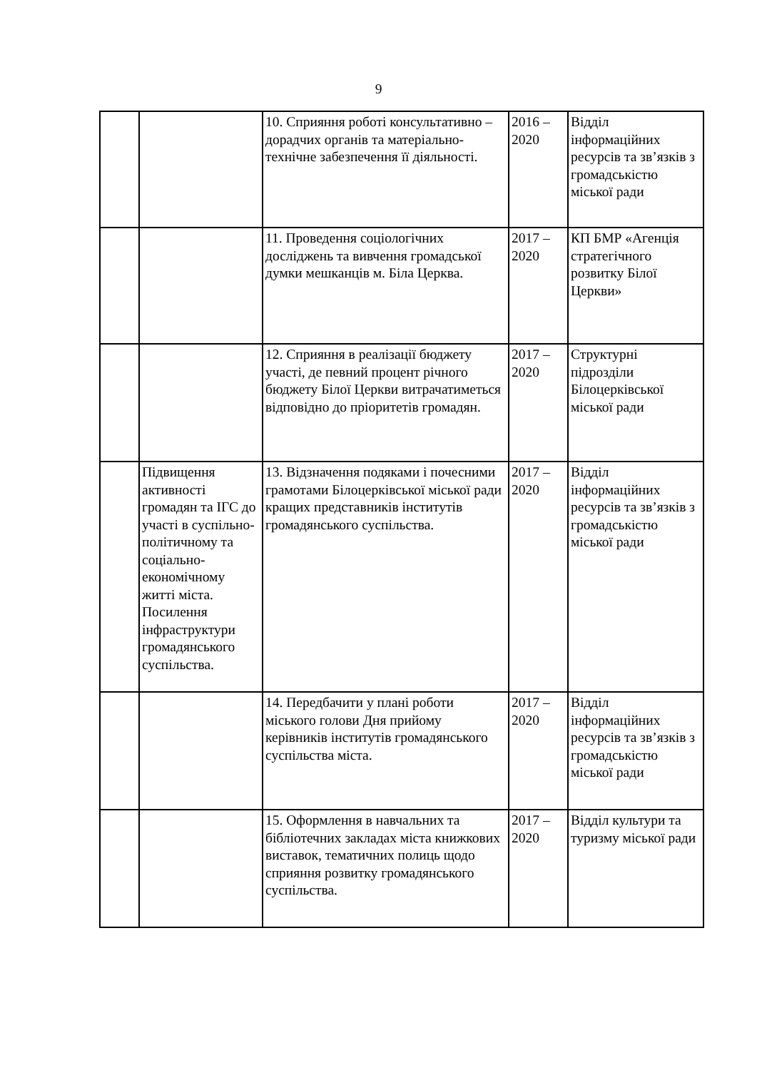9
| | | 10. Сприяння роботі консультативно – дорадчих органів та матеріально-технічне забезпечення її діяльності. | 2016 – 2020 | Відділ інформаційних ресурсів та зв’язків з громадськістю міської ради |
| | | 11. Проведення соціологічних досліджень та вивчення громадської думки мешканців м. Біла Церква. | 2017 – 2020 | КП БМР «Агенція стратегічного розвитку Білої Церкви» |
| | | 12. Сприяння в реалізації бюджету участі, де певний процент річного бюджету Білої Церкви витрачатиметься відповідно до пріоритетів громадян. | 2017 – 2020 | Структурні підрозділи Білоцерківської міської ради |
| | Підвищення активності громадян та ІГС до участі в суспільно-політичному та соціально-економічному житті міста. Посилення інфраструктури громадянського суспільства. | 13. Відзначення подяками і почесними грамотами Білоцерківської міської ради кращих представників інститутів громадянського суспільства. | 2017 – 2020 | Відділ інформаційних ресурсів та зв’язків з громадськістю міської ради |
| | | 14. Передбачити у плані роботи міського голови Дня прийому керівників інститутів громадянського суспільства міста. | 2017 – 2020 | Відділ інформаційних ресурсів та зв’язків з громадськістю міської ради |
| | | 15. Оформлення в навчальних та бібліотечних закладах міста книжкових виставок, тематичних полиць щодо сприяння розвитку громадянського суспільства. | 2017 – 2020 | Відділ культури та туризму міської ради |